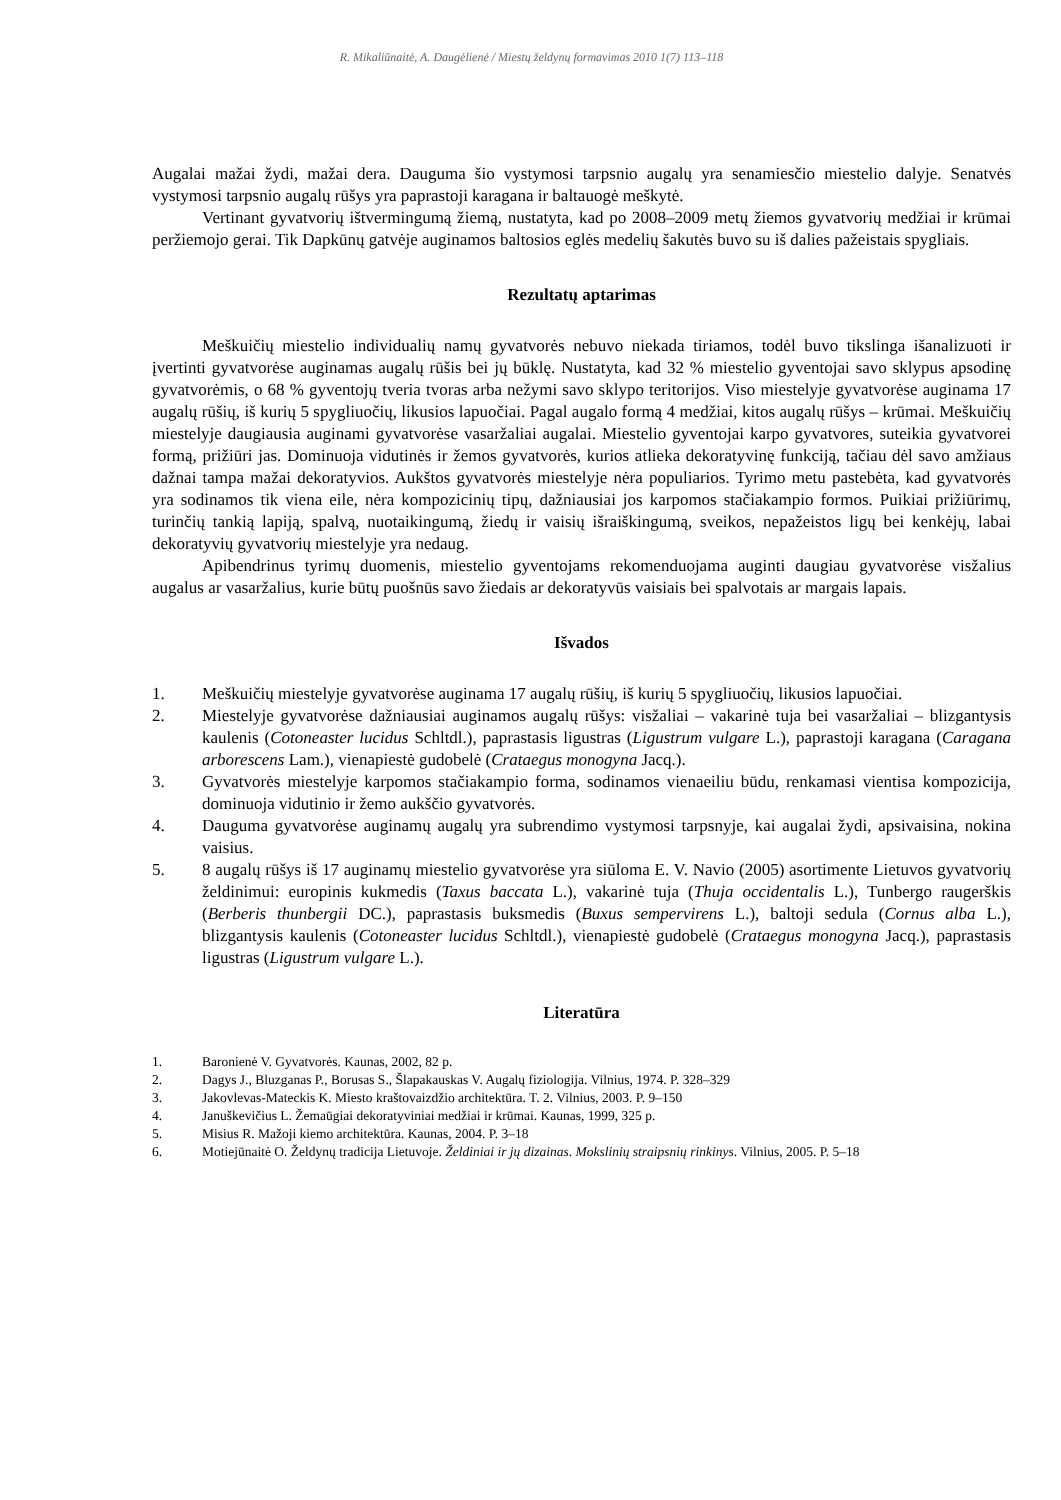R. Mikaliūnaitė, A. Daugėlienė / Miestų želdynų formavimas 2010 1(7) 113–118
Augalai mažai žydi, mažai dera. Dauguma šio vystymosi tarpsnio augalų yra senamiesčio miestelio dalyje. Senatvės vystymosi tarpsnio augalų rūšys yra paprastoji karagana ir baltauogė meškytė.
Vertinant gyvatvorių ištvermingumą žiemą, nustatyta, kad po 2008–2009 metų žiemos gyvatvorių medžiai ir krūmai peržiemojo gerai. Tik Dapkūnų gatvėje auginamos baltosios eglės medelių šakutės buvo su iš dalies pažeistais spygliais.
Rezultatų aptarimas
Meškuičių miestelio individualių namų gyvatvorės nebuvo niekada tiriamos, todėl buvo tikslinga išanalizuoti ir įvertinti gyvatvorėse auginamas augalų rūšis bei jų būklę. Nustatyta, kad 32 % miestelio gyventojai savo sklypus apsodinę gyvatvorėmis, o 68 % gyventojų tveria tvoras arba nežymi savo sklypo teritorijos. Viso miestelyje gyvatvorėse auginama 17 augalų rūšių, iš kurių 5 spygliuočių, likusios lapuočiai. Pagal augalo formą 4 medžiai, kitos augalų rūšys – krūmai. Meškuičių miestelyje daugiausia auginami gyvatvorėse vasaržaliai augalai. Miestelio gyventojai karpo gyvatvores, suteikia gyvatvorei formą, prižiūri jas. Dominuoja vidutinės ir žemos gyvatvorės, kurios atlieka dekoratyvinę funkciją, tačiau dėl savo amžiaus dažnai tampa mažai dekoratyvios. Aukštos gyvatvorės miestelyje nėra populiarios. Tyrimo metu pastebėta, kad gyvatvorės yra sodinamos tik viena eile, nėra kompozicinių tipų, dažniausiai jos karpomos stačiakampio formos. Puikiai prižiūrimų, turinčių tankią lapiją, spalvą, nuotaikingumą, žiedų ir vaisių išraiškingumą, sveikos, nepažeistos ligų bei kenkėjų, labai dekoratyvių gyvatvorių miestelyje yra nedaug.
Apibendrinus tyrimų duomenis, miestelio gyventojams rekomenduojama auginti daugiau gyvatvorėse visžalius augalus ar vasaržalius, kurie būtų puošnūs savo žiedais ar dekoratyvūs vaisiais bei spalvotais ar margais lapais.
Išvados
1. Meškuičių miestelyje gyvatvorėse auginama 17 augalų rūšių, iš kurių 5 spygliuočių, likusios lapuočiai.
2. Miestelyje gyvatvorėse dažniausiai auginamos augalų rūšys: visžaliai – vakarinė tuja bei vasaržaliai – blizgantysis kaulenis (Cotoneaster lucidus Schltdl.), paprastasis ligustras (Ligustrum vulgare L.), paprastoji karagana (Caragana arborescens Lam.), vienapiestė gudobelė (Crataegus monogyna Jacq.).
3. Gyvatvorės miestelyje karpomos stačiakampio forma, sodinamos vienaeiliu būdu, renkamasi vientisa kompozicija, dominuoja vidutinio ir žemo aukščio gyvatvorės.
4. Dauguma gyvatvorėse auginamų augalų yra subrendimo vystymosi tarpsnyje, kai augalai žydi, apsivaisina, nokina vaisius.
5. 8 augalų rūšys iš 17 auginamų miestelio gyvatvorėse yra siūloma E. V. Navio (2005) asortimente Lietuvos gyvatvorių želdinimui: europinis kukmedis (Taxus baccata L.), vakarinė tuja (Thuja occidentalis L.), Tunbergo raugerškis (Berberis thunbergii DC.), paprastasis buksmedis (Buxus sempervirens L.), baltoji sedula (Cornus alba L.), blizgantysis kaulenis (Cotoneaster lucidus Schltdl.), vienapiestė gudobelė (Crataegus monogyna Jacq.), paprastasis ligustras (Ligustrum vulgare L.).
Literatūra
1. Baronienė V. Gyvatvorės. Kaunas, 2002, 82 p.
2. Dagys J., Bluzganas P., Borusas S., Šlapakauskas V. Augalų fiziologija. Vilnius, 1974. P. 328–329
3. Jakovlevas-Mateckis K. Miesto kraštovaizdžio architektūra. T. 2. Vilnius, 2003. P. 9–150
4. Januškevičius L. Žemaūgiai dekoratyviniai medžiai ir krūmai. Kaunas, 1999, 325 p.
5. Misius R. Mažoji kiemo architektūra. Kaunas, 2004. P. 3–18
6. Motiejūnaitė O. Želdynų tradicija Lietuvoje. Želdiniai ir jų dizainas. Mokslinių straipsnių rinkinys. Vilnius, 2005. P. 5–18